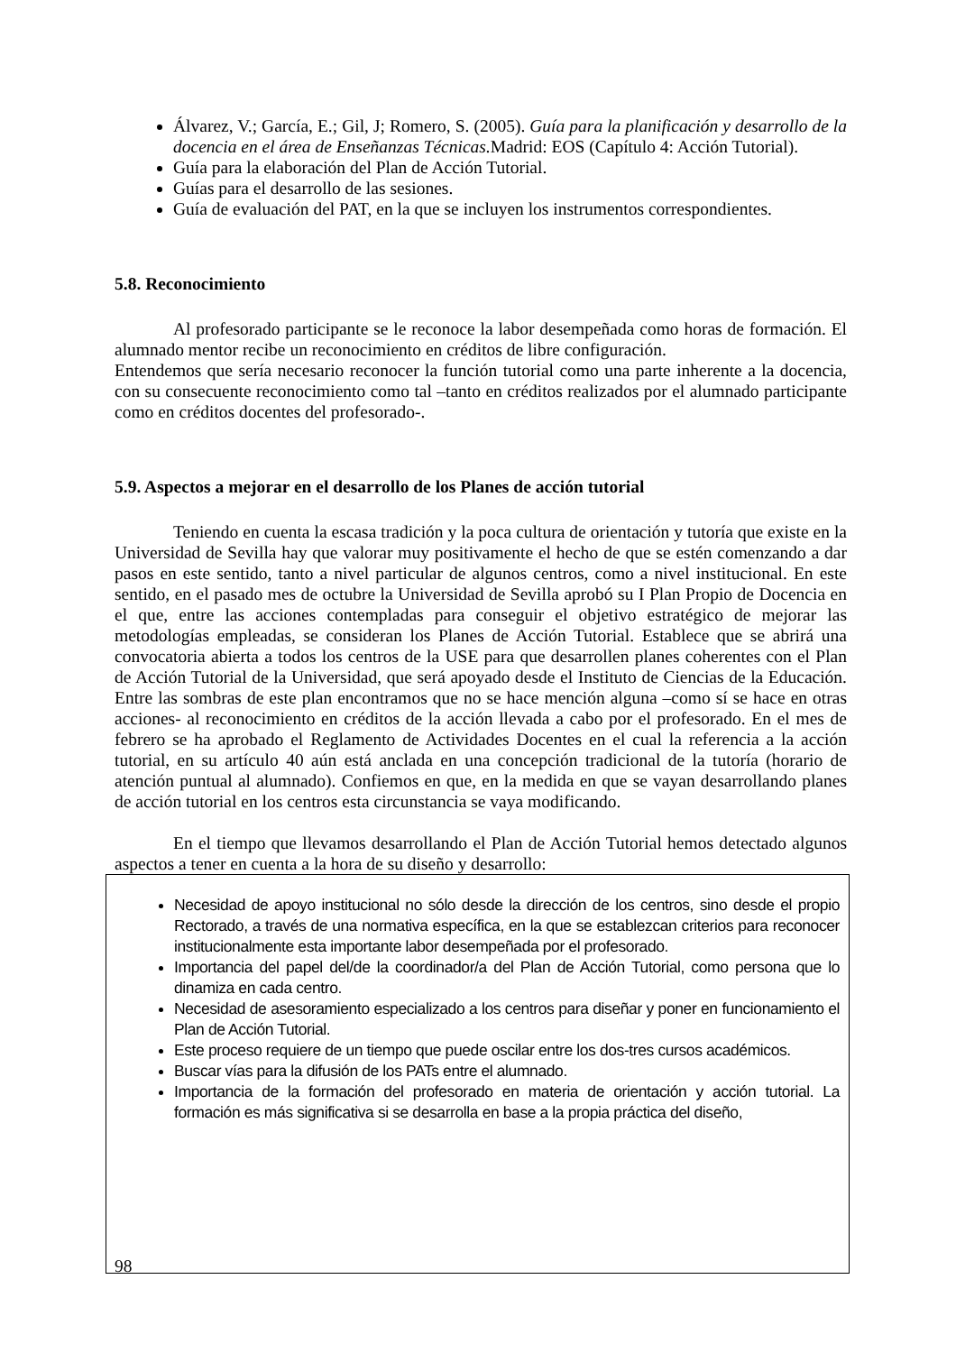Álvarez, V.; García, E.; Gil, J; Romero, S. (2005). Guía para la planificación y desarrollo de la docencia en el área de Enseñanzas Técnicas. Madrid: EOS (Capítulo 4: Acción Tutorial).
Guía para la elaboración del Plan de Acción Tutorial.
Guías para el desarrollo de las sesiones.
Guía de evaluación del PAT, en la que se incluyen los instrumentos correspondientes.
5.8. Reconocimiento
Al profesorado participante se le reconoce la labor desempeñada como horas de formación. El alumnado mentor recibe un reconocimiento en créditos de libre configuración.
Entendemos que sería necesario reconocer la función tutorial como una parte inherente a la docencia, con su consecuente reconocimiento como tal –tanto en créditos realizados por el alumnado participante como en créditos docentes del profesorado-.
5.9. Aspectos a mejorar en el desarrollo de los Planes de acción tutorial
Teniendo en cuenta la escasa tradición y la poca cultura de orientación y tutoría que existe en la Universidad de Sevilla hay que valorar muy positivamente el hecho de que se estén comenzando a dar pasos en este sentido, tanto a nivel particular de algunos centros, como a nivel institucional. En este sentido, en el pasado mes de octubre la Universidad de Sevilla aprobó su I Plan Propio de Docencia en el que, entre las acciones contempladas para conseguir el objetivo estratégico de mejorar las metodologías empleadas, se consideran los Planes de Acción Tutorial. Establece que se abrirá una convocatoria abierta a todos los centros de la USE para que desarrollen planes coherentes con el Plan de Acción Tutorial de la Universidad, que será apoyado desde el Instituto de Ciencias de la Educación. Entre las sombras de este plan encontramos que no se hace mención alguna –como sí se hace en otras acciones- al reconocimiento en créditos de la acción llevada a cabo por el profesorado. En el mes de febrero se ha aprobado el Reglamento de Actividades Docentes en el cual la referencia a la acción tutorial, en su artículo 40 aún está anclada en una concepción tradicional de la tutoría (horario de atención puntual al alumnado). Confiemos en que, en la medida en que se vayan desarrollando planes de acción tutorial en los centros esta circunstancia se vaya modificando.
En el tiempo que llevamos desarrollando el Plan de Acción Tutorial hemos detectado algunos aspectos a tener en cuenta a la hora de su diseño y desarrollo:
Necesidad de apoyo institucional no sólo desde la dirección de los centros, sino desde el propio Rectorado, a través de una normativa específica, en la que se establezcan criterios para reconocer institucionalmente esta importante labor desempeñada por el profesorado.
Importancia del papel del/de la coordinador/a del Plan de Acción Tutorial, como persona que lo dinamiza en cada centro.
Necesidad de asesoramiento especializado a los centros para diseñar y poner en funcionamiento el Plan de Acción Tutorial.
Este proceso requiere de un tiempo que puede oscilar entre los dos-tres cursos académicos.
Buscar vías para la difusión de los PATs entre el alumnado.
Importancia de la formación del profesorado en materia de orientación y acción tutorial. La formación es más significativa si se desarrolla en base a la propia práctica del diseño,
98